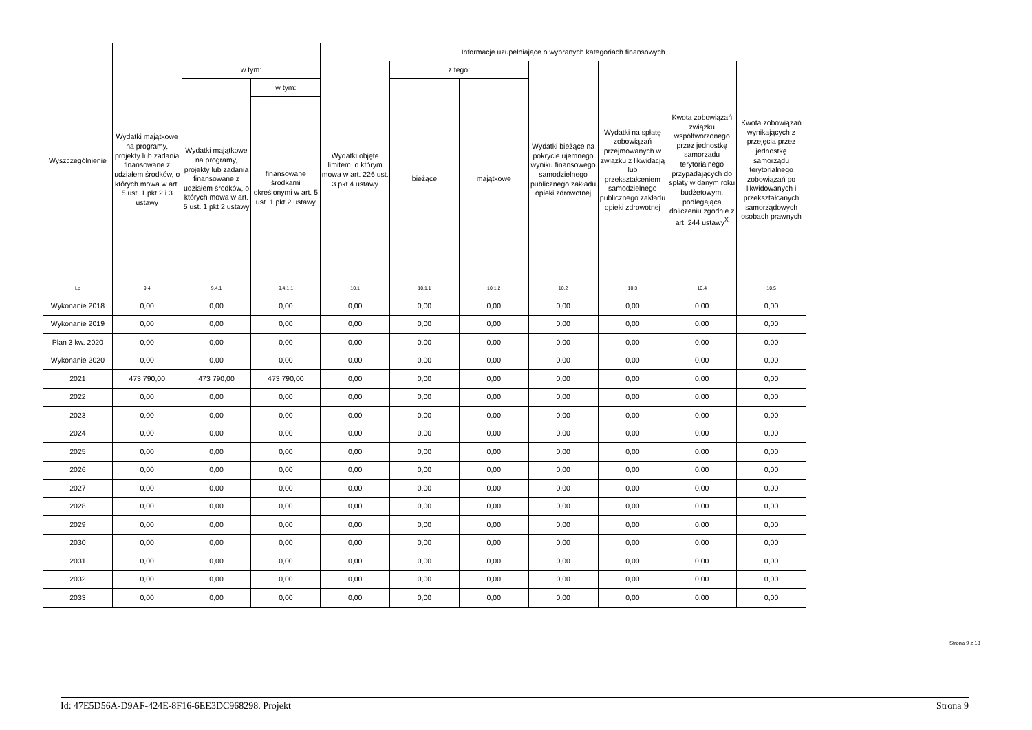| Wyszczególnienie | | | | Informacje uzupełniające o wybranych kategoriach finansowych | | | | | | |
| --- | --- | --- | --- | --- | --- | --- | --- | --- | --- | --- |
| | Wydatki majątkowe na programy, projekty lub zadania finansowane z udziałem środków, o których mowa w art. 5 ust. 1 pkt 2 i 3 ustawy | w tym: | | Wydatki objęte limitem, o którym mowa w art. 226 ust. 3 pkt 4 ustawy | z tego: | | Wydatki bieżące na pokrycie ujemnego wyniku finansowego samodzielnego publicznego zakładu opieki zdrowotnej | Wydatki na spłatę zobowiązań przejmowanych w związku z likwidacją lub przekształceniem samodzielnego publicznego zakładu opieki zdrowotnej | Kwota zobowiązań związku współtworzonego przez jednostkę samorządu terytorialnego przypadających do spłaty w danym roku budżetowym, podlegająca doliczeniu zgodnie z art. 244 ustawy<sup>X</sup> | Kwota zobowiązań wynikających z przejęcia przez jednostkę samorządu terytorialnego zobowiązań po likwidowanych i przekształcanych samorządowych osobach prawnych |
| | | Wydatki majątkowe na programy, projekty lub zadania finansowane z udziałem środków, o których mowa w art. 5 ust. 1 pkt 2 ustawy | w tym: | | bieżące | majątkowe | | | | |
| | | | finansowane środkami określonymi w art. 5 ust. 1 pkt 2 ustawy | | | | | | | |
| Lp | 9.4 | 9.4.1 | 9.4.1.1 | 10.1 | 10.1.1 | 10.1.2 | 10.2 | 10.3 | 10.4 | 10.5 |
| Wykonanie 2018 | 0,00 | 0,00 | 0,00 | 0,00 | 0,00 | 0,00 | 0,00 | 0,00 | 0,00 | 0,00 |
| Wykonanie 2019 | 0,00 | 0,00 | 0,00 | 0,00 | 0,00 | 0,00 | 0,00 | 0,00 | 0,00 | 0,00 |
| Plan 3 kw. 2020 | 0,00 | 0,00 | 0,00 | 0,00 | 0,00 | 0,00 | 0,00 | 0,00 | 0,00 | 0,00 |
| Wykonanie 2020 | 0,00 | 0,00 | 0,00 | 0,00 | 0,00 | 0,00 | 0,00 | 0,00 | 0,00 | 0,00 |
| 2021 | 473 790,00 | 473 790,00 | 473 790,00 | 0,00 | 0,00 | 0,00 | 0,00 | 0,00 | 0,00 | 0,00 |
| 2022 | 0,00 | 0,00 | 0,00 | 0,00 | 0,00 | 0,00 | 0,00 | 0,00 | 0,00 | 0,00 |
| 2023 | 0,00 | 0,00 | 0,00 | 0,00 | 0,00 | 0,00 | 0,00 | 0,00 | 0,00 | 0,00 |
| 2024 | 0,00 | 0,00 | 0,00 | 0,00 | 0,00 | 0,00 | 0,00 | 0,00 | 0,00 | 0,00 |
| 2025 | 0,00 | 0,00 | 0,00 | 0,00 | 0,00 | 0,00 | 0,00 | 0,00 | 0,00 | 0,00 |
| 2026 | 0,00 | 0,00 | 0,00 | 0,00 | 0,00 | 0,00 | 0,00 | 0,00 | 0,00 | 0,00 |
| 2027 | 0,00 | 0,00 | 0,00 | 0,00 | 0,00 | 0,00 | 0,00 | 0,00 | 0,00 | 0,00 |
| 2028 | 0,00 | 0,00 | 0,00 | 0,00 | 0,00 | 0,00 | 0,00 | 0,00 | 0,00 | 0,00 |
| 2029 | 0,00 | 0,00 | 0,00 | 0,00 | 0,00 | 0,00 | 0,00 | 0,00 | 0,00 | 0,00 |
| 2030 | 0,00 | 0,00 | 0,00 | 0,00 | 0,00 | 0,00 | 0,00 | 0,00 | 0,00 | 0,00 |
| 2031 | 0,00 | 0,00 | 0,00 | 0,00 | 0,00 | 0,00 | 0,00 | 0,00 | 0,00 | 0,00 |
| 2032 | 0,00 | 0,00 | 0,00 | 0,00 | 0,00 | 0,00 | 0,00 | 0,00 | 0,00 | 0,00 |
| 2033 | 0,00 | 0,00 | 0,00 | 0,00 | 0,00 | 0,00 | 0,00 | 0,00 | 0,00 | 0,00 |
Strona 9 z 13
Id: 47E5D56A-D9AF-424E-8F16-6EE3DC968298. Projekt Strona 9